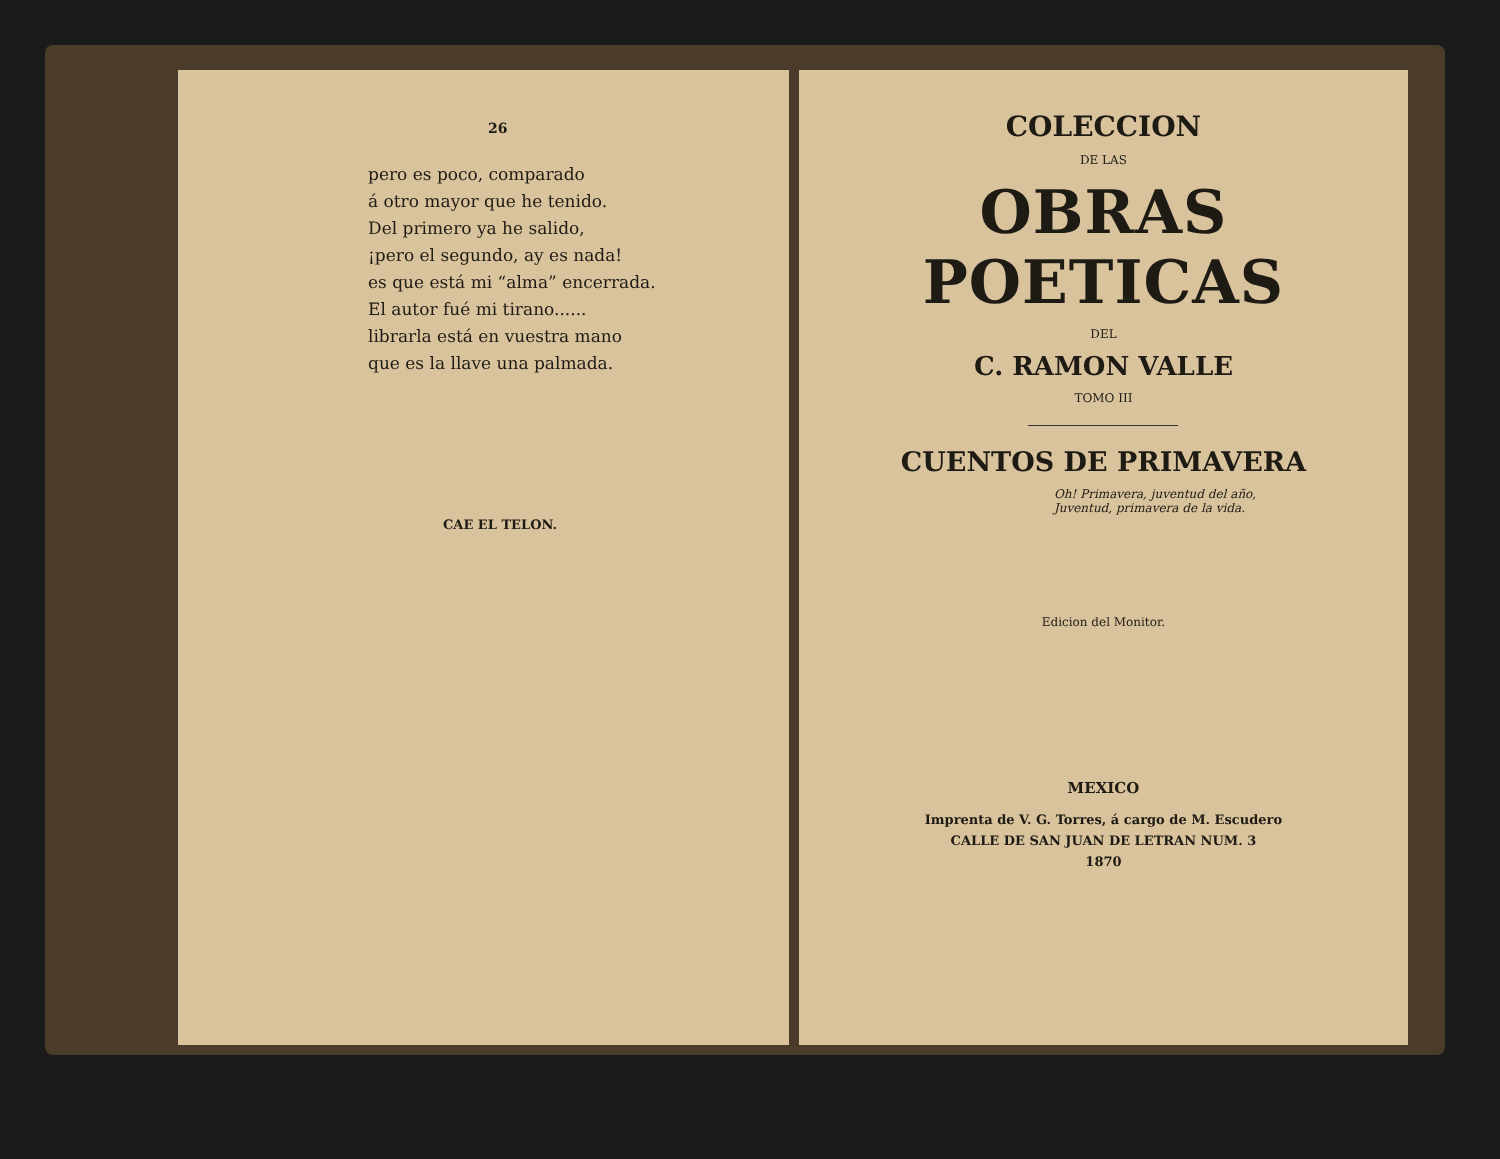26
pero es poco, comparado
á otro mayor que he tenido.
Del primero ya he salido,
¡pero el segundo, ay es nada!
es que está mi “alma” encerrada.
El autor fué mi tirano......
librarla está en vuestra mano
que es la llave una palmada.
CAE EL TELON.
COLECCION
DE LAS
OBRAS POETICAS
DEL
C. RAMON VALLE
TOMO III
CUENTOS DE PRIMAVERA
Oh! Primavera, juventud del año,
Juventud, primavera de la vida.
Edicion del Monitor.
MEXICO
Imprenta de V. G. Torres, á cargo de M. Escudero
CALLE DE SAN JUAN DE LETRAN NUM. 3
1870